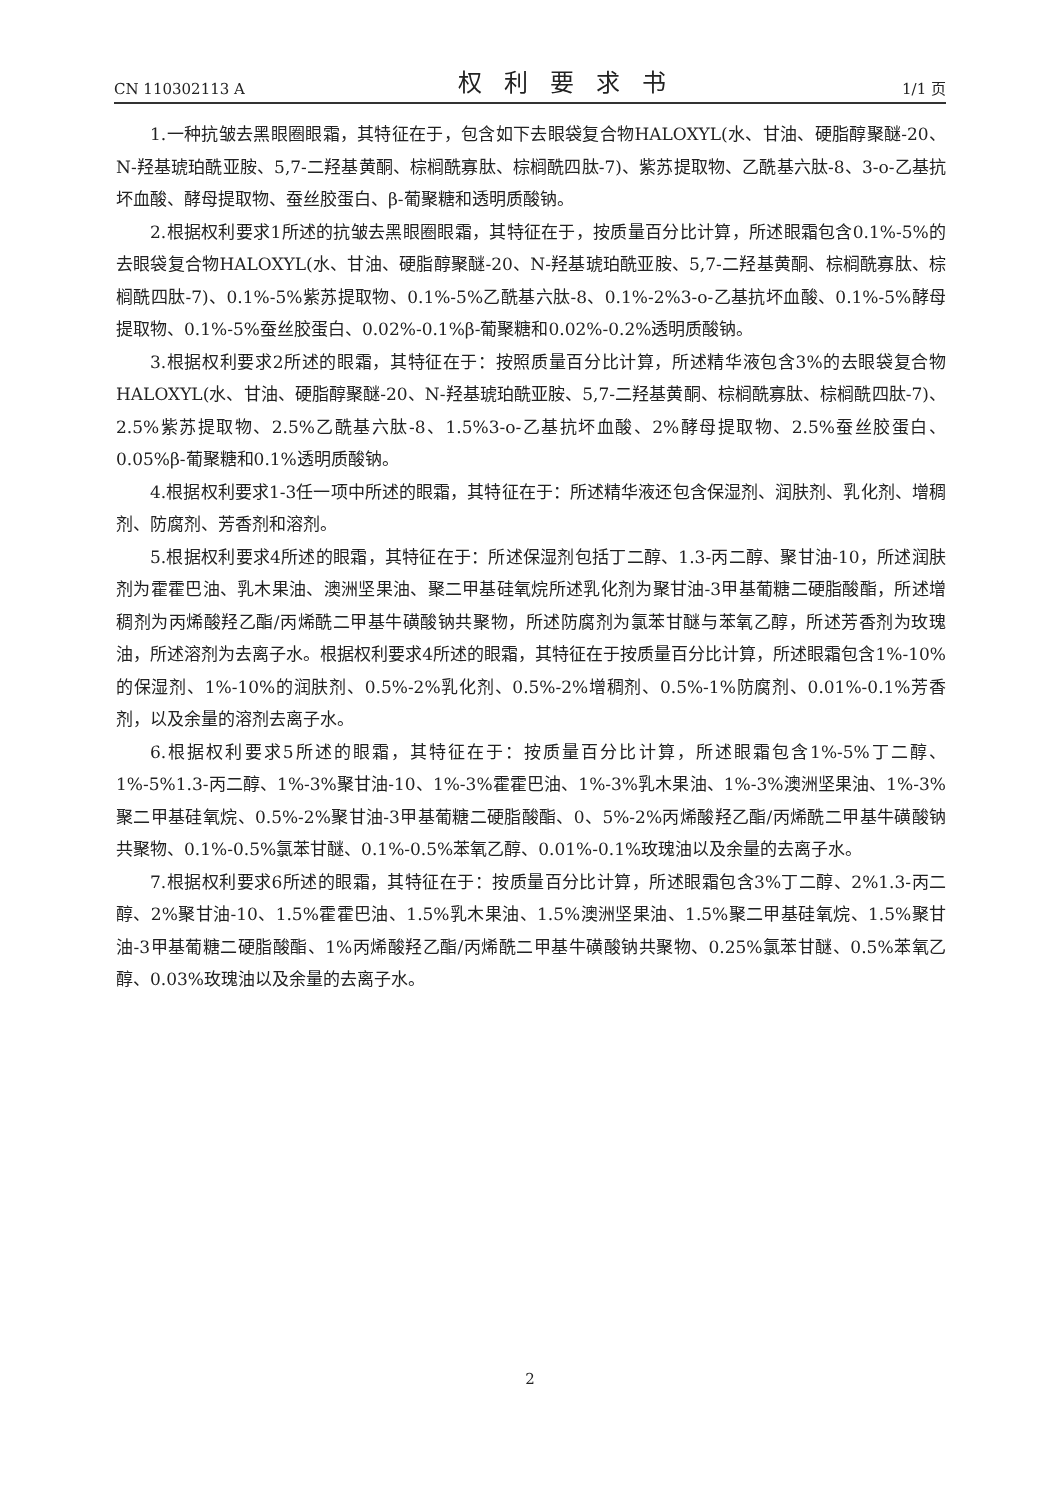CN 110302113 A 权利要求书 1/1 页
1.一种抗皱去黑眼圈眼霜，其特征在于，包含如下去眼袋复合物HALOXYL(水、甘油、硬脂醇聚醚-20、N-羟基琥珀酰亚胺、5,7-二羟基黄酮、棕榈酰寡肽、棕榈酰四肽-7)、紫苏提取物、乙酰基六肽-8、3-o-乙基抗坏血酸、酵母提取物、蚕丝胶蛋白、β-葡聚糖和透明质酸钠。
2.根据权利要求1所述的抗皱去黑眼圈眼霜，其特征在于，按质量百分比计算，所述眼霜包含0.1%-5%的去眼袋复合物HALOXYL(水、甘油、硬脂醇聚醚-20、N-羟基琥珀酰亚胺、5,7-二羟基黄酮、棕榈酰寡肽、棕榈酰四肽-7)、0.1%-5%紫苏提取物、0.1%-5%乙酰基六肽-8、0.1%-2%3-o-乙基抗坏血酸、0.1%-5%酵母提取物、0.1%-5%蚕丝胶蛋白、0.02%-0.1%β-葡聚糖和0.02%-0.2%透明质酸钠。
3.根据权利要求2所述的眼霜，其特征在于：按照质量百分比计算，所述精华液包含3%的去眼袋复合物HALOXYL(水、甘油、硬脂醇聚醚-20、N-羟基琥珀酰亚胺、5,7-二羟基黄酮、棕榈酰寡肽、棕榈酰四肽-7)、2.5%紫苏提取物、2.5%乙酰基六肽-8、1.5%3-o-乙基抗坏血酸、2%酵母提取物、2.5%蚕丝胶蛋白、0.05%β-葡聚糖和0.1%透明质酸钠。
4.根据权利要求1-3任一项中所述的眼霜，其特征在于：所述精华液还包含保湿剂、润肤剂、乳化剂、增稠剂、防腐剂、芳香剂和溶剂。
5.根据权利要求4所述的眼霜，其特征在于：所述保湿剂包括丁二醇、1.3-丙二醇、聚甘油-10，所述润肤剂为霍霍巴油、乳木果油、澳洲坚果油、聚二甲基硅氧烷所述乳化剂为聚甘油-3甲基葡糖二硬脂酸酯，所述增稠剂为丙烯酸羟乙酯/丙烯酰二甲基牛磺酸钠共聚物，所述防腐剂为氯苯甘醚与苯氧乙醇，所述芳香剂为玫瑰油，所述溶剂为去离子水。根据权利要求4所述的眼霜，其特征在于按质量百分比计算，所述眼霜包含1%-10%的保湿剂、1%-10%的润肤剂、0.5%-2%乳化剂、0.5%-2%增稠剂、0.5%-1%防腐剂、0.01%-0.1%芳香剂，以及余量的溶剂去离子水。
6.根据权利要求5所述的眼霜，其特征在于：按质量百分比计算，所述眼霜包含1%-5%丁二醇、1%-5%1.3-丙二醇、1%-3%聚甘油-10、1%-3%霍霍巴油、1%-3%乳木果油、1%-3%澳洲坚果油、1%-3%聚二甲基硅氧烷、0.5%-2%聚甘油-3甲基葡糖二硬脂酸酯、0、5%-2%丙烯酸羟乙酯/丙烯酰二甲基牛磺酸钠共聚物、0.1%-0.5%氯苯甘醚、0.1%-0.5%苯氧乙醇、0.01%-0.1%玫瑰油以及余量的去离子水。
7.根据权利要求6所述的眼霜，其特征在于：按质量百分比计算，所述眼霜包含3%丁二醇、2%1.3-丙二醇、2%聚甘油-10、1.5%霍霍巴油、1.5%乳木果油、1.5%澳洲坚果油、1.5%聚二甲基硅氧烷、1.5%聚甘油-3甲基葡糖二硬脂酸酯、1%丙烯酸羟乙酯/丙烯酰二甲基牛磺酸钠共聚物、0.25%氯苯甘醚、0.5%苯氧乙醇、0.03%玫瑰油以及余量的去离子水。
2